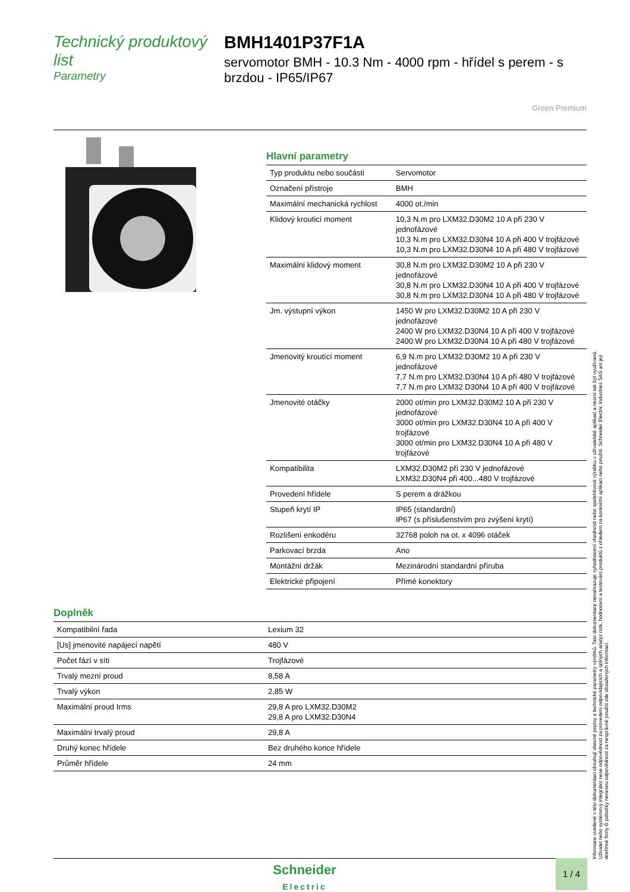Technický produktový list
Parametry
BMH1401P37F1A
servomotor BMH - 10.3 Nm - 4000 rpm - hřídel s perem - s brzdou - IP65/IP67
Green Premium
Hlavní parametry
| Typ produktu nebo součásti | Servomotor |
| Označení přístroje | BMH |
| Maximální mechanická rychlost | 4000 ot./min |
| Klidový krouticí moment | 10,3 N.m pro LXM32.D30M2 10 A při 230 V jednofázové 10,3 N.m pro LXM32.D30N4 10 A při 400 V trojfázové 10,3 N.m pro LXM32.D30N4 10 A při 480 V trojfázové |
| Maximální klidový moment | 30,8 N.m pro LXM32.D30M2 10 A při 230 V jednofázové 30,8 N.m pro LXM32.D30N4 10 A při 400 V trojfázové 30,8 N.m pro LXM32.D30N4 10 A při 480 V trojfázové |
| Jm. výstupní výkon | 1450 W pro LXM32.D30M2 10 A při 230 V jednofázové 2400 W pro LXM32.D30N4 10 A při 400 V trojfázové 2400 W pro LXM32.D30N4 10 A při 480 V trojfázové |
| Jmenovitý kroutící moment | 6,9 N.m pro LXM32.D30M2 10 A při 230 V jednofázové 7,7 N.m pro LXM32.D30N4 10 A při 480 V trojfázové 7,7 N.m pro LXM32.D30N4 10 A při 400 V trojfázové |
| Jmenovité otáčky | 2000 ot/min pro LXM32.D30M2 10 A při 230 V jednofázové 3000 ot/min pro LXM32.D30N4 10 A při 400 V trojfázové 3000 ot/min pro LXM32.D30N4 10 A při 480 V trojfázové |
| Kompatibilita | LXM32.D30M2 při 230 V jednofázové LXM32.D30N4 při 400...480 V trojfázové |
| Provedení hřídele | S perem a drážkou |
| Stupeň krytí IP | IP65 (standardní) IP67 (s příslušenstvím pro zvýšení krytí) |
| Rozlišení enkodéru | 32768 poloh na ot. x 4096 otáček |
| Parkovací brzda | Ano |
| Montážní držák | Mezinárodní standardní příruba |
| Elektrické připojení | Přímé konektory |
Doplněk
| Kompatibilní řada | Lexium 32 |
| [Us] jmenovité napájecí napětí | 480 V |
| Počet fází v síti | Trojfázové |
| Trvalý mezní proud | 8,58 A |
| Trvalý výkon | 2,85 W |
| Maximální proud Irms | 29,8 A pro LXM32.D30M2 29,8 A pro LXM32.D30N4 |
| Maximální trvalý proud | 29,8 A |
| Druhý konec hřídele | Bez druhého konce hřídele |
| Průměr hřídele | 24 mm |
Informace uvedené v této dokumentaci obsahují obecné popisy a technické parametry výrobků. Tato dokumentace nenahrazuje vyhodnocení vhodnosti nebo spolehlivosti výrobku v uživatelské aplikaci a nesmí tak být využívaná. Uživatel nebo systémový integrátor nese odpovědnost za provedení odpovídajících a úplných analýz rizik, hodnocení a testování produktů s ohledem na konkrétní aplikaci nebo použití. Schneider Electric Industries SAS ani její dceřinné firmy či pobočky nenesou odpovědnost za nesprávné použití zde obsažených informací.
Schneider
Electric
1 / 4